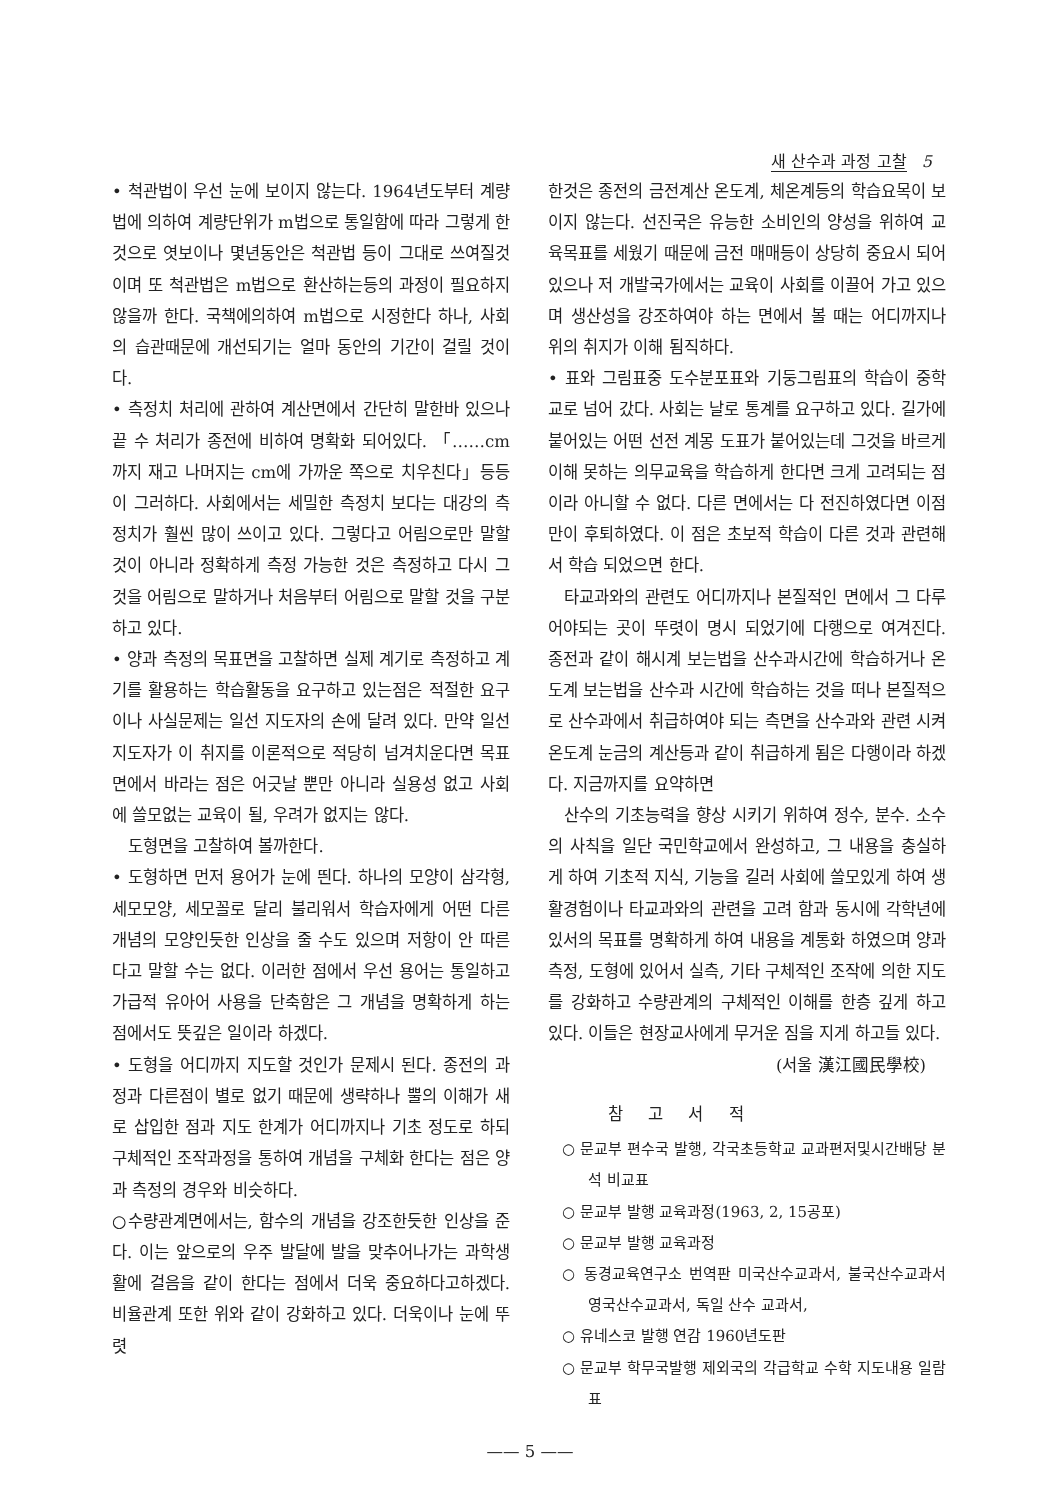새 산수과 과정 고찰 5
• 척관법이 우선 눈에 보이지 않는다. 1964년도부터 계량법에 의하여 계량단위가 m법으로 통일함에 따라 그렇게 한 것으로 엿보이나 몇년동안은 척관법 등이 그대로 쓰여질것이며 또 척관법은 m법으로 환산하는등의 과정이 필요하지 않을까 한다. 국책에의하여 m법으로 시정한다 하나, 사회의 습관때문에 개선되기는 얼마 동안의 기간이 걸릴 것이다.
• 측정치 처리에 관하여 계산면에서 간단히 말한바 있으나 끝 수 처리가 종전에 비하여 명확화 되어있다. 「……cm까지 재고 나머지는 cm에 가까운 쪽으로 치우친다」등등이 그러하다. 사회에서는 세밀한 측정치 보다는 대강의 측정치가 훨씬 많이 쓰이고 있다. 그렇다고 어림으로만 말할것이 아니라 정확하게 측정 가능한 것은 측정하고 다시 그것을 어림으로 말하거나 처음부터 어림으로 말할 것을 구분하고 있다.
• 양과 측정의 목표면을 고찰하면 실제 계기로 측정하고 계기를 활용하는 학습활동을 요구하고 있는점은 적절한 요구이나 사실문제는 일선 지도자의 손에 달려 있다. 만약 일선 지도자가 이 취지를 이론적으로 적당히 넘겨치운다면 목표면에서 바라는 점은 어긋날 뿐만 아니라 실용성 없고 사회에 쓸모없는 교육이 될, 우려가 없지는 않다.
도형면을 고찰하여 볼까한다.
• 도형하면 먼저 용어가 눈에 띈다. 하나의 모양이 삼각형, 세모모양, 세모꼴로 달리 불리워서 학습자에게 어떤 다른 개념의 모양인듯한 인상을 줄 수도 있으며 저항이 안 따른다고 말할 수는 없다. 이러한 점에서 우선 용어는 통일하고 가급적 유아어 사용을 단축함은 그 개념을 명확하게 하는 점에서도 뜻깊은 일이라 하겠다.
• 도형을 어디까지 지도할 것인가 문제시 된다. 종전의 과정과 다른점이 별로 없기 때문에 생략하나 뿔의 이해가 새로 삽입한 점과 지도 한계가 어디까지나 기초 정도로 하되 구체적인 조작과정을 통하여 개념을 구체화 한다는 점은 양과 측정의 경우와 비슷하다.
○수량관계면에서는, 함수의 개념을 강조한듯한 인상을 준다. 이는 앞으로의 우주 발달에 발을 맞추어나가는 과학생활에 걸음을 같이 한다는 점에서 더욱 중요하다고하겠다. 비율관계 또한 위와 같이 강화하고 있다. 더욱이나 눈에 뚜렷
한것은 종전의 금전계산 온도계, 체온계등의 학습요목이 보이지 않는다. 선진국은 유능한 소비인의 양성을 위하여 교육목표를 세웠기 때문에 금전 매매등이 상당히 중요시 되어 있으나 저 개발국가에서는 교육이 사회를 이끌어 가고 있으며 생산성을 강조하여야 하는 면에서 볼 때는 어디까지나 위의 취지가 이해 됨직하다.
• 표와 그림표중 도수분포표와 기둥그림표의 학습이 중학교로 넘어 갔다. 사회는 날로 통계를 요구하고 있다. 길가에 붙어있는 어떤 선전 계몽 도표가 붙어있는데 그것을 바르게 이해 못하는 의무교육을 학습하게 한다면 크게 고려되는 점이라 아니할 수 없다. 다른 면에서는 다 전진하였다면 이점만이 후퇴하였다. 이 점은 초보적 학습이 다른 것과 관련해서 학습 되었으면 한다.
타교과와의 관련도 어디까지나 본질적인 면에서 그 다루어야되는 곳이 뚜렷이 명시 되었기에 다행으로 여겨진다. 종전과 같이 해시계 보는법을 산수과시간에 학습하거나 온도계 보는법을 산수과 시간에 학습하는 것을 떠나 본질적으로 산수과에서 취급하여야 되는 측면을 산수과와 관련 시켜 온도계 눈금의 계산등과 같이 취급하게 됨은 다행이라 하겠다. 지금까지를 요약하면
산수의 기초능력을 향상 시키기 위하여 정수, 분수. 소수의 사칙을 일단 국민학교에서 완성하고, 그 내용을 충실하게 하여 기초적 지식, 기능을 길러 사회에 쓸모있게 하여 생활경험이나 타교과와의 관련을 고려 함과 동시에 각학년에 있서의 목표를 명확하게 하여 내용을 계통화 하였으며 양과측정, 도형에 있어서 실측, 기타 구체적인 조작에 의한 지도를 강화하고 수량관계의 구체적인 이해를 한층 깊게 하고 있다. 이들은 현장교사에게 무거운 짐을 지게 하고들 있다.
(서울 漢江國民學校)
참 고 서 적
○ 문교부 편수국 발행, 각국초등학교 교과편저및시간배당 분석 비교표
○ 문교부 발행 교육과정(1963, 2, 15공포)
○ 문교부 발행 교육과정
○ 동경교육연구소 번역판 미국산수교과서, 불국산수교과서 영국산수교과서, 독일 산수 교과서,
○ 유네스코 발행 연감 1960년도판
○ 문교부 학무국발행 제외국의 각급학교 수학 지도내용 일람표
—— 5 ——